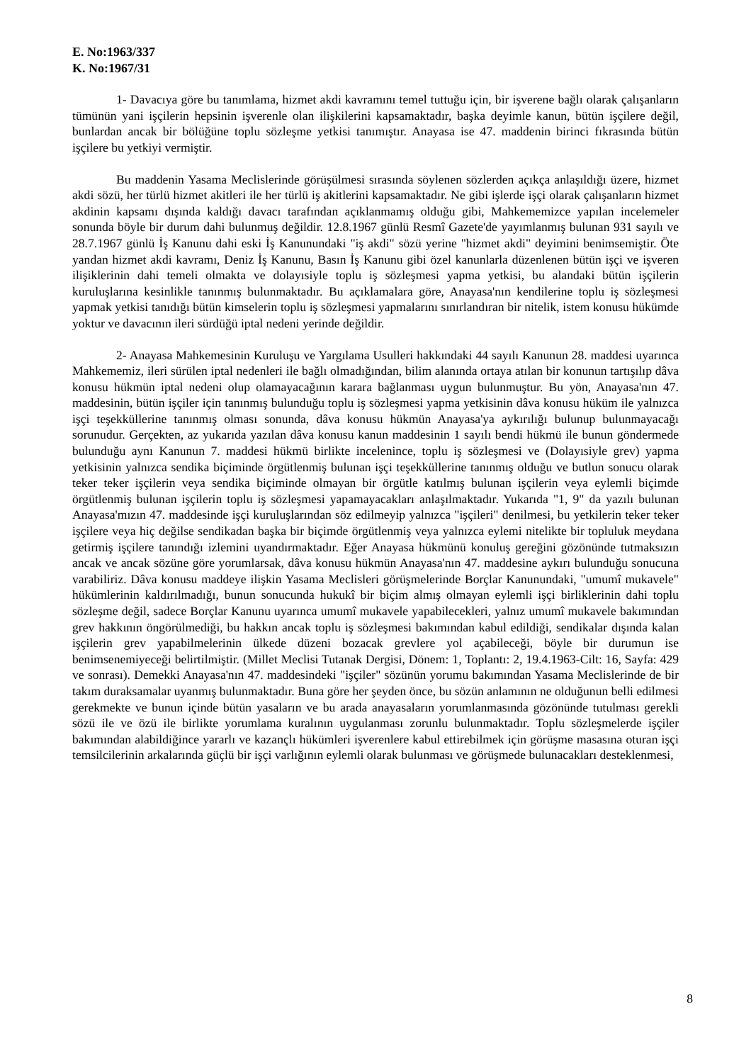E. No:1963/337
K. No:1967/31
1- Davacıya göre bu tanımlama, hizmet akdi kavramını temel tuttuğu için, bir işverene bağlı olarak çalışanların tümünün yani işçilerin hepsinin işverenle olan ilişkilerini kapsamaktadır, başka deyimle kanun, bütün işçilere değil, bunlardan ancak bir bölüğüne toplu sözleşme yetkisi tanımıştır. Anayasa ise 47. maddenin birinci fıkrasında bütün işçilere bu yetkiyi vermiştir.
Bu maddenin Yasama Meclislerinde görüşülmesi sırasında söylenen sözlerden açıkça anlaşıldığı üzere, hizmet akdi sözü, her türlü hizmet akitleri ile her türlü iş akitlerini kapsamaktadır. Ne gibi işlerde işçi olarak çalışanların hizmet akdinin kapsamı dışında kaldığı davacı tarafından açıklanmamış olduğu gibi, Mahkememizce yapılan incelemeler sonunda böyle bir durum dahi bulunmuş değildir. 12.8.1967 günlü Resmî Gazete'de yayımlanmış bulunan 931 sayılı ve 28.7.1967 günlü İş Kanunu dahi eski İş Kanunundaki "iş akdi" sözü yerine "hizmet akdi" deyimini benimsemiştir. Öte yandan hizmet akdi kavramı, Deniz İş Kanunu, Basın İş Kanunu gibi özel kanunlarla düzenlenen bütün işçi ve işveren ilişiklerinin dahi temeli olmakta ve dolayısiyle toplu iş sözleşmesi yapma yetkisi, bu alandaki bütün işçilerin kuruluşlarına kesinlikle tanınmış bulunmaktadır. Bu açıklamalara göre, Anayasa'nın kendilerine toplu iş sözleşmesi yapmak yetkisi tanıdığı bütün kimselerin toplu iş sözleşmesi yapmalarını sınırlandıran bir nitelik, istem konusu hükümde yoktur ve davacının ileri sürdüğü iptal nedeni yerinde değildir.
2- Anayasa Mahkemesinin Kuruluşu ve Yargılama Usulleri hakkındaki 44 sayılı Kanunun 28. maddesi uyarınca Mahkememiz, ileri sürülen iptal nedenleri ile bağlı olmadığından, bilim alanında ortaya atılan bir konunun tartışılıp dâva konusu hükmün iptal nedeni olup olamayacağının karara bağlanması uygun bulunmuştur. Bu yön, Anayasa'nın 47. maddesinin, bütün işçiler için tanınmış bulunduğu toplu iş sözleşmesi yapma yetkisinin dâva konusu hüküm ile yalnızca işçi teşekküllerine tanınmış olması sonunda, dâva konusu hükmün Anayasa'ya aykırılığı bulunup bulunmayacağı sorunudur. Gerçekten, az yukarıda yazılan dâva konusu kanun maddesinin 1 sayılı bendi hükmü ile bunun göndermede bulunduğu aynı Kanunun 7. maddesi hükmü birlikte incelenince, toplu iş sözleşmesi ve (Dolayısiyle grev) yapma yetkisinin yalnızca sendika biçiminde örgütlenmiş bulunan işçi teşekküllerine tanınmış olduğu ve butlun sonucu olarak teker teker işçilerin veya sendika biçiminde olmayan bir örgütle katılmış bulunan işçilerin veya eylemli biçimde örgütlenmiş bulunan işçilerin toplu iş sözleşmesi yapamayacakları anlaşılmaktadır. Yukarıda "1, 9" da yazılı bulunan Anayasa'mızın 47. maddesinde işçi kuruluşlarından söz edilmeyip yalnızca "işçileri" denilmesi, bu yetkilerin teker teker işçilere veya hiç değilse sendikadan başka bir biçimde örgütlenmiş veya yalnızca eylemi nitelikte bir topluluk meydana getirmiş işçilere tanındığı izlemini uyandırmaktadır. Eğer Anayasa hükmünü konuluş gereğini gözönünde tutmaksızın ancak ve ancak sözüne göre yorumlarsak, dâva konusu hükmün Anayasa'nın 47. maddesine aykırı bulunduğu sonucuna varabiliriz. Dâva konusu maddeye ilişkin Yasama Meclisleri görüşmelerinde Borçlar Kanunundaki, "umumî mukavele" hükümlerinin kaldırılmadığı, bunun sonucunda hukukî bir biçim almış olmayan eylemli işçi birliklerinin dahi toplu sözleşme değil, sadece Borçlar Kanunu uyarınca umumî mukavele yapabilecekleri, yalnız umumî mukavele bakımından grev hakkının öngörülmediği, bu hakkın ancak toplu iş sözleşmesi bakımından kabul edildiği, sendikalar dışında kalan işçilerin grev yapabilmelerinin ülkede düzeni bozacak grevlere yol açabileceği, böyle bir durumun ise benimsenemiyeceği belirtilmiştir. (Millet Meclisi Tutanak Dergisi, Dönem: 1, Toplantı: 2, 19.4.1963-Cilt: 16, Sayfa: 429 ve sonrası). Demekki Anayasa'nın 47. maddesindeki "işçiler" sözünün yorumu bakımından Yasama Meclislerinde de bir takım duraksamalar uyanmış bulunmaktadır. Buna göre her şeyden önce, bu sözün anlamının ne olduğunun belli edilmesi gerekmekte ve bunun içinde bütün yasaların ve bu arada anayasaların yorumlanmasında gözönünde tutulması gerekli sözü ile ve özü ile birlikte yorumlama kuralının uygulanması zorunlu bulunmaktadır. Toplu sözleşmelerde işçiler bakımından alabildiğince yararlı ve kazançlı hükümleri işverenlere kabul ettirebilmek için görüşme masasına oturan işçi temsilcilerinin arkalarında güçlü bir işçi varlığının eylemli olarak bulunması ve görüşmede bulunacakları desteklenmesi,
8